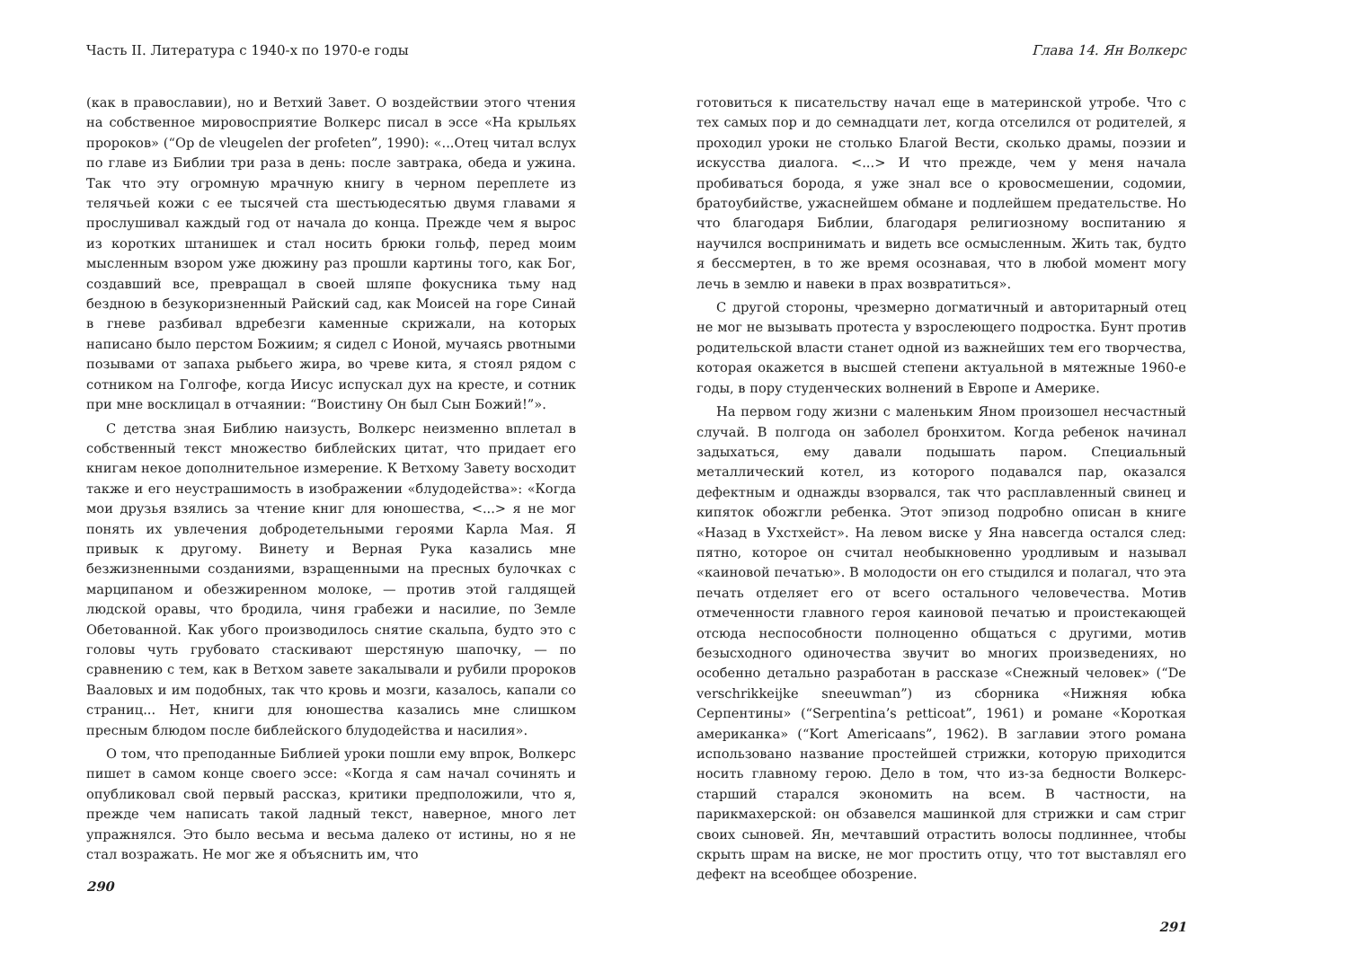Часть II. Литература с 1940-х по 1970-е годы
(как в православии), но и Ветхий Завет. О воздействии этого чтения на собственное мировосприятие Волкерс писал в эссе «На крыльях пророков» (“Op de vleugelen der profeten”, 1990): «...Отец читал вслух по главе из Библии три раза в день: после завтрака, обеда и ужина. Так что эту огромную мрачную книгу в черном переплете из телячьей кожи с ее тысячей ста шестьюдесятью двумя главами я прослушивал каждый год от начала до конца. Прежде чем я вырос из коротких штанишек и стал носить брюки гольф, перед моим мысленным взором уже дюжину раз прошли картины того, как Бог, создавший все, превращал в своей шляпе фокусника тьму над бездною в безукоризненный Райский сад, как Моисей на горе Синай в гневе разбивал вдребезги каменные скрижали, на которых написано было перстом Божиим; я сидел с Ионой, мучаясь рвотными позывами от запаха рыбьего жира, во чреве кита, я стоял рядом с сотником на Голгофе, когда Иисус испускал дух на кресте, и сотник при мне восклицал в отчаянии: “Воистину Он был Сын Божий!”».
С детства зная Библию наизусть, Волкерс неизменно вплетал в собственный текст множество библейских цитат, что придает его книгам некое дополнительное измерение. К Ветхому Завету восходит также и его неустрашимость в изображении «блудодейства»: «Когда мои друзья взялись за чтение книг для юношества, <...> я не мог понять их увлечения добродетельными героями Карла Мая. Я привык к другому. Винету и Верная Рука казались мне безжизненными созданиями, взращенными на пресных булочках с марципаном и обезжиренном молоке, — против этой галдящей людской оравы, что бродила, чиня грабежи и насилие, по Земле Обетованной. Как убого производилось снятие скальпа, будто это с головы чуть грубовато стаскивают шерстяную шапочку, — по сравнению с тем, как в Ветхом завете закалывали и рубили пророков Вааловых и им подобных, так что кровь и мозги, казалось, капали со страниц... Нет, книги для юношества казались мне слишком пресным блюдом после библейского блудодейства и насилия».
О том, что преподанные Библией уроки пошли ему впрок, Волкерс пишет в самом конце своего эссе: «Когда я сам начал сочинять и опубликовал свой первый рассказ, критики предположили, что я, прежде чем написать такой ладный текст, наверное, много лет упражнялся. Это было весьма и весьма далеко от истины, но я не стал возражать. Не мог же я объяснить им, что
290
Глава 14. Ян Волкерс
готовиться к писательству начал еще в материнской утробе. Что с тех самых пор и до семнадцати лет, когда отселился от родителей, я проходил уроки не столько Благой Вести, сколько драмы, поэзии и искусства диалога. <...> И что прежде, чем у меня начала пробиваться борода, я уже знал все о кровосмешении, содомии, братоубийстве, ужаснейшем обмане и подлейшем предательстве. Но что благодаря Библии, благодаря религиозному воспитанию я научился воспринимать и видеть все осмысленным. Жить так, будто я бессмертен, в то же время осознавая, что в любой момент могу лечь в землю и навеки в прах возвратиться».
С другой стороны, чрезмерно догматичный и авторитарный отец не мог не вызывать протеста у взрослеющего подростка. Бунт против родительской власти станет одной из важнейших тем его творчества, которая окажется в высшей степени актуальной в мятежные 1960-е годы, в пору студенческих волнений в Европе и Америке.
На первом году жизни с маленьким Яном произошел несчастный случай. В полгода он заболел бронхитом. Когда ребенок начинал задыхаться, ему давали подышать паром. Специальный металлический котел, из которого подавался пар, оказался дефектным и однажды взорвался, так что расплавленный свинец и кипяток обожгли ребенка. Этот эпизод подробно описан в книге «Назад в Ухстхейст». На левом виске у Яна навсегда остался след: пятно, которое он считал необыкновенно уродливым и называл «каиновой печатью». В молодости он его стыдился и полагал, что эта печать отделяет его от всего остального человечества. Мотив отмеченности главного героя каиновой печатью и проистекающей отсюда неспособности полноценно общаться с другими, мотив безысходного одиночества звучит во многих произведениях, но особенно детально разработан в рассказе «Снежный человек» (“De verschrikkeijke sneeuwman”) из сборника «Нижняя юбка Серпентины» (“Serpentina’s petticoat”, 1961) и романе «Короткая американка» (“Kort Americaans”, 1962). В заглавии этого романа использовано название простейшей стрижки, которую приходится носить главному герою. Дело в том, что из-за бедности Волкерс-старший старался экономить на всем. В частности, на парикмахерской: он обзавелся машинкой для стрижки и сам стриг своих сыновей. Ян, мечтавший отрастить волосы подлиннее, чтобы скрыть шрам на виске, не мог простить отцу, что тот выставлял его дефект на всеобщее обозрение.
291